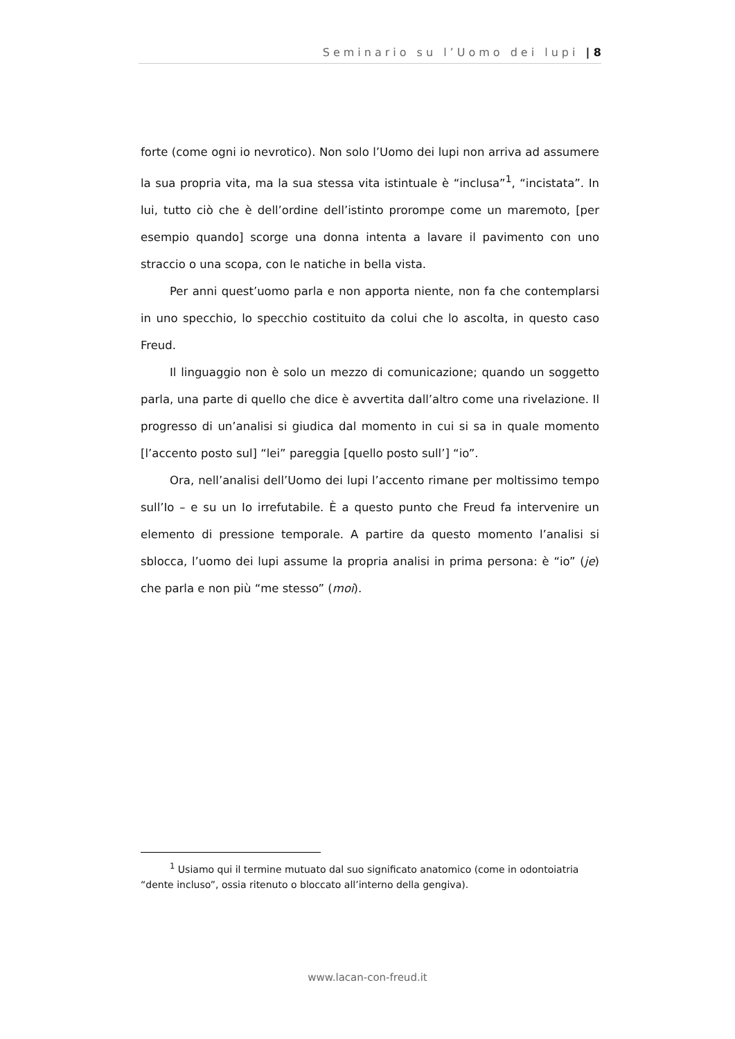Seminario su l’Uomo dei lupi | 8
forte (come ogni io nevrotico). Non solo l’Uomo dei lupi non arriva ad assumere la sua propria vita, ma la sua stessa vita istintuale è “inclusa”<sup>1</sup>, “incistata”. In lui, tutto ciò che è dell’ordine dell’istinto prorompe come un maremoto, [per esempio quando] scorge una donna intenta a lavare il pavimento con uno straccio o una scopa, con le natiche in bella vista.
Per anni quest’uomo parla e non apporta niente, non fa che contemplarsi in uno specchio, lo specchio costituito da colui che lo ascolta, in questo caso Freud.
Il linguaggio non è solo un mezzo di comunicazione; quando un soggetto parla, una parte di quello che dice è avvertita dall’altro come una rivelazione. Il progresso di un’analisi si giudica dal momento in cui si sa in quale momento [l’accento posto sul] “lei” pareggia [quello posto sull’] “io”.
Ora, nell’analisi dell’Uomo dei lupi l’accento rimane per moltissimo tempo sull’Io – e su un Io irrefutabile. È a questo punto che Freud fa intervenire un elemento di pressione temporale. A partire da questo momento l’analisi si sblocca, l’uomo dei lupi assume la propria analisi in prima persona: è “io” (je) che parla e non più “me stesso” (moi).
<sup>1</sup> Usiamo qui il termine mutuato dal suo significato anatomico (come in odontoiatria “dente incluso”, ossia ritenuto o bloccato all’interno della gengiva).
www.lacan-con-freud.it